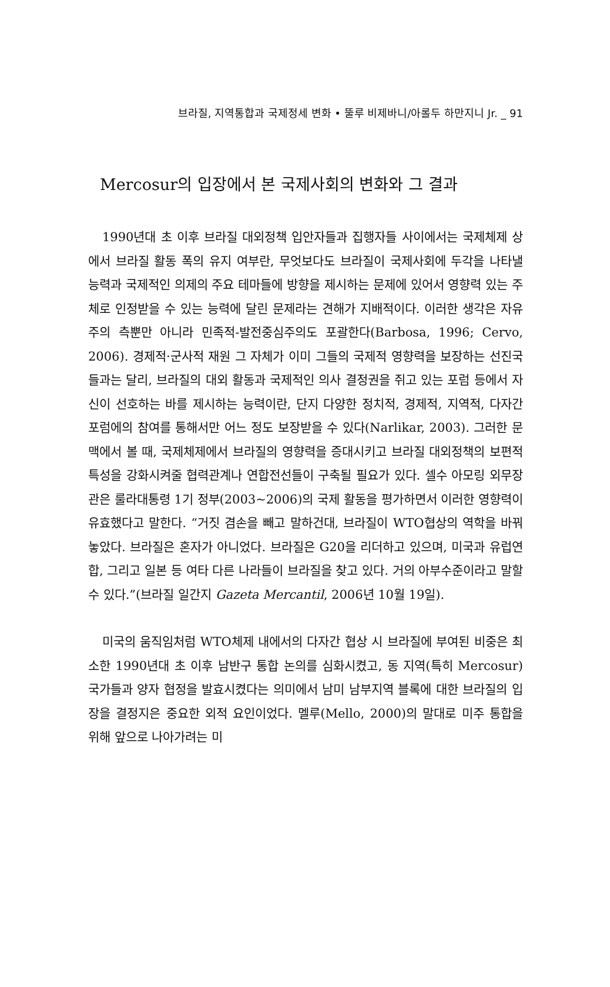브라질, 지역통합과 국제정세 변화 • 뚤루 비제바니/아롤두 하만지니 Jr. _ 91
Mercosur의 입장에서 본 국제사회의 변화와 그 결과
1990년대 초 이후 브라질 대외정책 입안자들과 집행자들 사이에서는 국제체제 상에서 브라질 활동 폭의 유지 여부란, 무엇보다도 브라질이 국제사회에 두각을 나타낼 능력과 국제적인 의제의 주요 테마들에 방향을 제시하는 문제에 있어서 영향력 있는 주체로 인정받을 수 있는 능력에 달린 문제라는 견해가 지배적이다. 이러한 생각은 자유주의 측뿐만 아니라 민족적-발전중심주의도 포괄한다(Barbosa, 1996; Cervo, 2006). 경제적·군사적 재원 그 자체가 이미 그들의 국제적 영향력을 보장하는 선진국들과는 달리, 브라질의 대외 활동과 국제적인 의사 결정권을 쥐고 있는 포럼 등에서 자신이 선호하는 바를 제시하는 능력이란, 단지 다양한 정치적, 경제적, 지역적, 다자간 포럼에의 참여를 통해서만 어느 정도 보장받을 수 있다(Narlikar, 2003). 그러한 문맥에서 볼 때, 국제체제에서 브라질의 영향력을 증대시키고 브라질 대외정책의 보편적 특성을 강화시켜줄 협력관계나 연합전선들이 구축될 필요가 있다. 셀수 아모링 외무장관은 룰라대통령 1기 정부(2003~2006)의 국제 활동을 평가하면서 이러한 영향력이 유효했다고 말한다. “거짓 겸손을 빼고 말하건대, 브라질이 WTO협상의 역학을 바꿔놓았다. 브라질은 혼자가 아니었다. 브라질은 G20을 리더하고 있으며, 미국과 유럽연합, 그리고 일본 등 여타 다른 나라들이 브라질을 찾고 있다. 거의 아부수준이라고 말할 수 있다.”(브라질 일간지 Gazeta Mercantil, 2006년 10월 19일).
미국의 움직임처럼 WTO체제 내에서의 다자간 협상 시 브라질에 부여된 비중은 최소한 1990년대 초 이후 남반구 통합 논의를 심화시켰고, 동 지역(특히 Mercosur) 국가들과 양자 협정을 발효시켰다는 의미에서 남미 남부지역 블록에 대한 브라질의 입장을 결정지은 중요한 외적 요인이었다. 멜루(Mello, 2000)의 말대로 미주 통합을 위해 앞으로 나아가려는 미